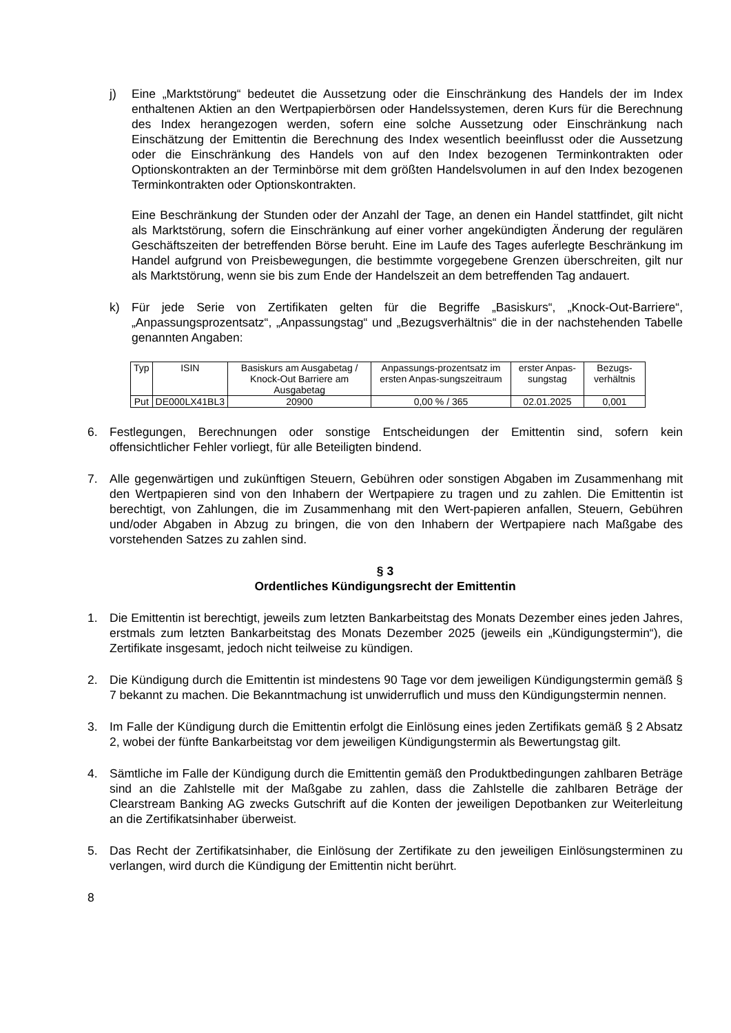j) Eine „Marktstörung“ bedeutet die Aussetzung oder die Einschränkung des Handels der im Index enthaltenen Aktien an den Wertpapierbörsen oder Handelssystemen, deren Kurs für die Berechnung des Index herangezogen werden, sofern eine solche Aussetzung oder Einschränkung nach Einschätzung der Emittentin die Berechnung des Index wesentlich beeinflusst oder die Aussetzung oder die Einschränkung des Handels von auf den Index bezogenen Terminkontrakten oder Optionskontrakten an der Terminbörse mit dem größten Handelsvolumen in auf den Index bezogenen Terminkontrakten oder Optionskontrakten.
Eine Beschränkung der Stunden oder der Anzahl der Tage, an denen ein Handel stattfindet, gilt nicht als Marktstörung, sofern die Einschränkung auf einer vorher angekündigten Änderung der regulären Geschäftszeiten der betreffenden Börse beruht. Eine im Laufe des Tages auferlegte Beschränkung im Handel aufgrund von Preisbewegungen, die bestimmte vorgegebene Grenzen überschreiten, gilt nur als Marktstörung, wenn sie bis zum Ende der Handelszeit an dem betreffenden Tag andauert.
k) Für jede Serie von Zertifikaten gelten für die Begriffe „Basiskurs“, „Knock-Out-Barriere“, „Anpassungsprozentsatz“, „Anpassungstag“ und „Bezugsverhältnis“ die in der nachstehenden Tabelle genannten Angaben:
| Typ | ISIN | Basiskurs am Ausgabetag / Knock-Out Barriere am Ausgabetag | Anpassungs-prozentsatz im ersten Anpas-sungszeitraum | erster Anpas-sungstag | Bezugs-verhältnis |
| Put | DE000LX41BL3 | 20900 | 0,00 % / 365 | 02.01.2025 | 0,001 |
6. Festlegungen, Berechnungen oder sonstige Entscheidungen der Emittentin sind, sofern kein offensichtlicher Fehler vorliegt, für alle Beteiligten bindend.
7. Alle gegenwärtigen und zukünftigen Steuern, Gebühren oder sonstigen Abgaben im Zusammenhang mit den Wertpapieren sind von den Inhabern der Wertpapiere zu tragen und zu zahlen. Die Emittentin ist berechtigt, von Zahlungen, die im Zusammenhang mit den Wert-papieren anfallen, Steuern, Gebühren und/oder Abgaben in Abzug zu bringen, die von den Inhabern der Wertpapiere nach Maßgabe des vorstehenden Satzes zu zahlen sind.
§ 3
Ordentliches Kündigungsrecht der Emittentin
1. Die Emittentin ist berechtigt, jeweils zum letzten Bankarbeitstag des Monats Dezember eines jeden Jahres, erstmals zum letzten Bankarbeitstag des Monats Dezember 2025 (jeweils ein „Kündigungstermin“), die Zertifikate insgesamt, jedoch nicht teilweise zu kündigen.
2. Die Kündigung durch die Emittentin ist mindestens 90 Tage vor dem jeweiligen Kündigungstermin gemäß § 7 bekannt zu machen. Die Bekanntmachung ist unwiderruflich und muss den Kündigungstermin nennen.
3. Im Falle der Kündigung durch die Emittentin erfolgt die Einlösung eines jeden Zertifikats gemäß § 2 Absatz 2, wobei der fünfte Bankarbeitstag vor dem jeweiligen Kündigungstermin als Bewertungstag gilt.
4. Sämtliche im Falle der Kündigung durch die Emittentin gemäß den Produktbedingungen zahlbaren Beträge sind an die Zahlstelle mit der Maßgabe zu zahlen, dass die Zahlstelle die zahlbaren Beträge der Clearstream Banking AG zwecks Gutschrift auf die Konten der jeweiligen Depotbanken zur Weiterleitung an die Zertifikatsinhaber überweist.
5. Das Recht der Zertifikatsinhaber, die Einlösung der Zertifikate zu den jeweiligen Einlösungsterminen zu verlangen, wird durch die Kündigung der Emittentin nicht berührt.
8